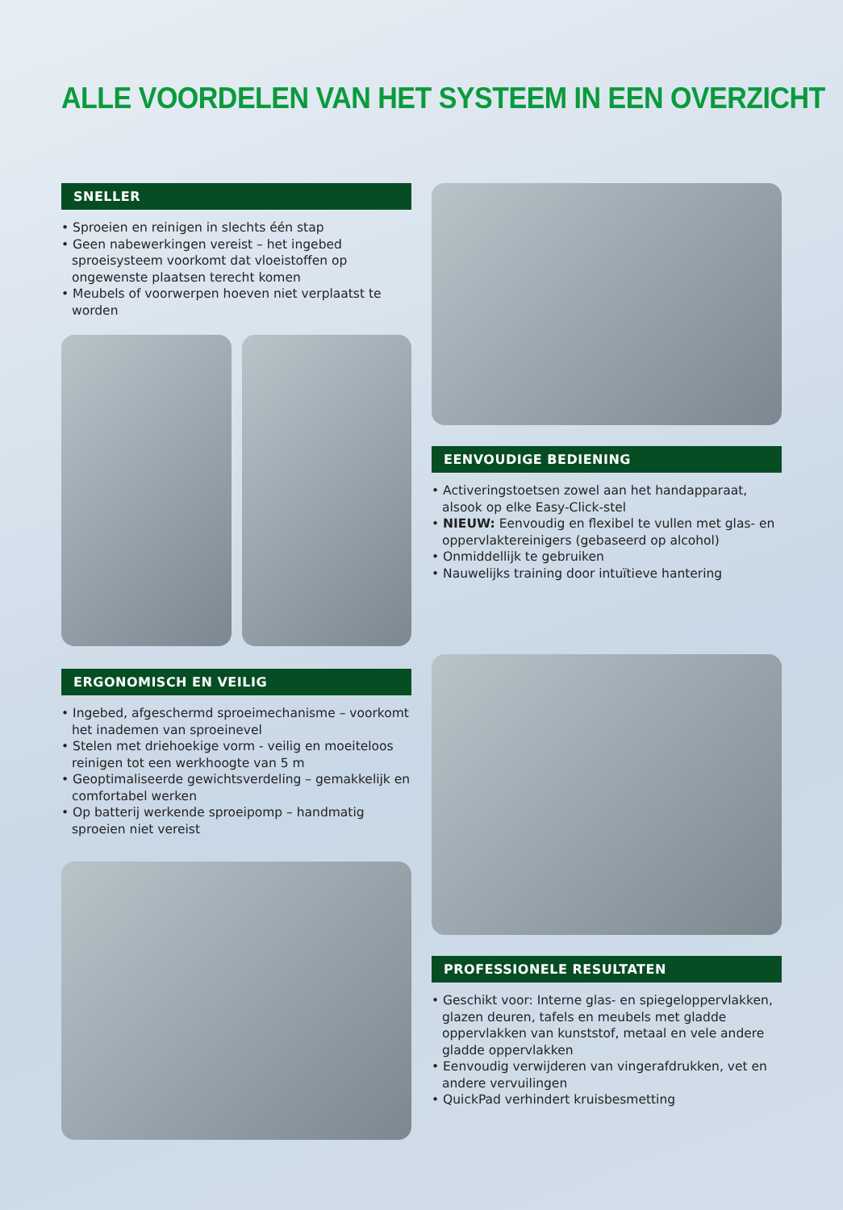ALLE VOORDELEN VAN HET SYSTEEM IN EEN OVERZICHT
SNELLER
• Sproeien en reinigen in slechts één stap
• Geen nabewerkingen vereist – het ingebed sproeisysteem voorkomt dat vloeistoffen op ongewenste plaatsen terecht komen
• Meubels of voorwerpen hoeven niet verplaatst te worden
ERGONOMISCH EN VEILIG
• Ingebed, afgeschermd sproeimechanisme – voorkomt het inademen van sproeinevel
• Stelen met driehoekige vorm - veilig en moeiteloos reinigen tot een werkhoogte van 5 m
• Geoptimaliseerde gewichtsverdeling – gemakkelijk en comfortabel werken
• Op batterij werkende sproeipomp – handmatig sproeien niet vereist
EENVOUDIGE BEDIENING
• Activeringstoetsen zowel aan het handapparaat, alsook op elke Easy-Click-stel
• NIEUW: Eenvoudig en flexibel te vullen met glas- en oppervlaktereinigers (gebaseerd op alcohol)
• Onmiddellijk te gebruiken
• Nauwelijks training door intuïtieve hantering
PROFESSIONELE RESULTATEN
• Geschikt voor: Interne glas- en spiegeloppervlakken, glazen deuren, tafels en meubels met gladde oppervlakken van kunststof, metaal en vele andere gladde oppervlakken
• Eenvoudig verwijderen van vingerafdrukken, vet en andere vervuilingen
• QuickPad verhindert kruisbesmetting